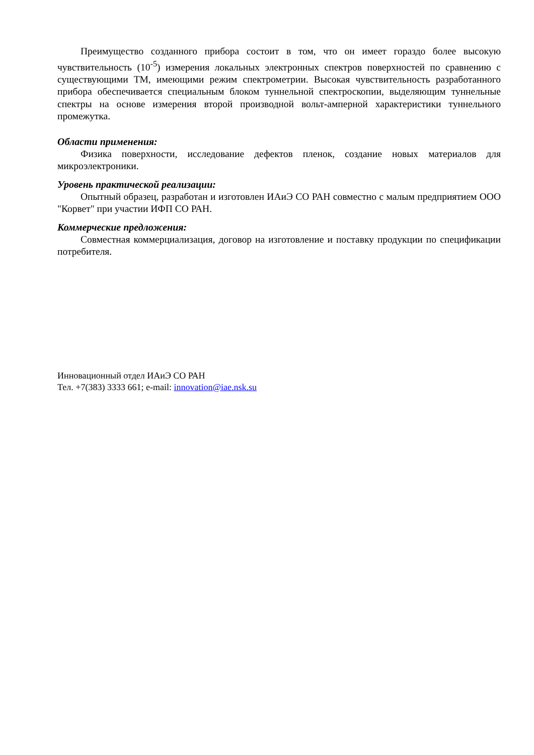Преимущество созданного прибора состоит в том, что он имеет гораздо более высокую чувствительность (10<sup>-5</sup>) измерения локальных электронных спектров поверхностей по сравнению с существующими ТМ, имеющими режим спектрометрии. Высокая чувствительность разработанного прибора обеспечивается специальным блоком туннельной спектроскопии, выделяющим туннельные спектры на основе измерения второй производной вольт-амперной характеристики туннельного промежутка.
Области применения:
Физика поверхности, исследование дефектов пленок, создание новых материалов для микроэлектроники.
Уровень практической реализации:
Опытный образец, разработан и изготовлен ИАиЭ СО РАН совместно с малым предприятием ООО "Корвет" при участии ИФП СО РАН.
Коммерческие предложения:
Совместная коммерциализация, договор на изготовление и поставку продукции по спецификации потребителя.
Инновационный отдел ИАиЭ СО РАН
Тел. +7(383) 3333 661; e-mail: innovation@iae.nsk.su